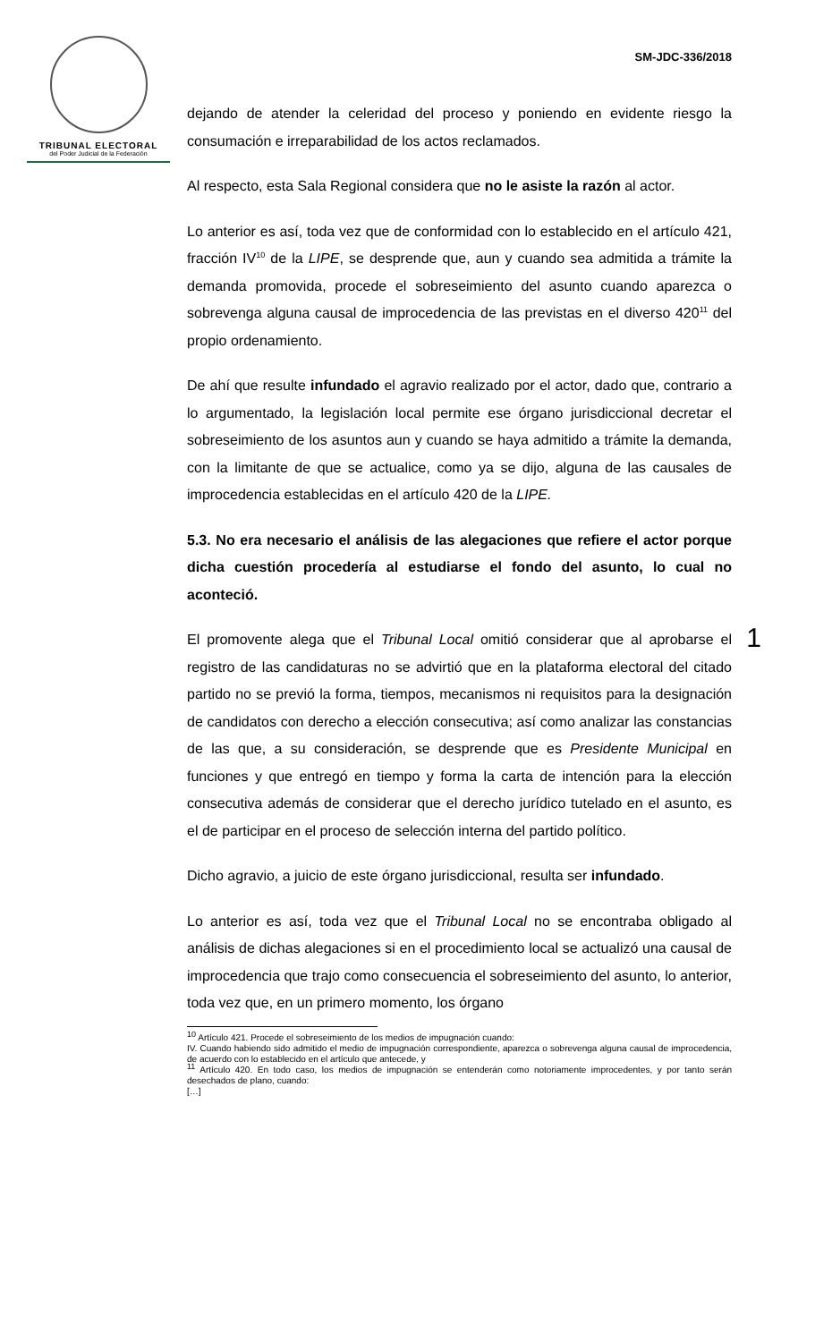TRIBUNAL ELECTORAL
del Poder Judicial de la Federación
SM-JDC-336/2018
1
dejando de atender la celeridad del proceso y poniendo en evidente riesgo la consumación e irreparabilidad de los actos reclamados.
Al respecto, esta Sala Regional considera que no le asiste la razón al actor.
Lo anterior es así, toda vez que de conformidad con lo establecido en el artículo 421, fracción IV<sup>10</sup> de la LIPE, se desprende que, aun y cuando sea admitida a trámite la demanda promovida, procede el sobreseimiento del asunto cuando aparezca o sobrevenga alguna causal de improcedencia de las previstas en el diverso 420<sup>11</sup> del propio ordenamiento.
De ahí que resulte infundado el agravio realizado por el actor, dado que, contrario a lo argumentado, la legislación local permite ese órgano jurisdiccional decretar el sobreseimiento de los asuntos aun y cuando se haya admitido a trámite la demanda, con la limitante de que se actualice, como ya se dijo, alguna de las causales de improcedencia establecidas en el artículo 420 de la LIPE.
5.3. No era necesario el análisis de las alegaciones que refiere el actor porque dicha cuestión procedería al estudiarse el fondo del asunto, lo cual no aconteció.
El promovente alega que el Tribunal Local omitió considerar que al aprobarse el registro de las candidaturas no se advirtió que en la plataforma electoral del citado partido no se previó la forma, tiempos, mecanismos ni requisitos para la designación de candidatos con derecho a elección consecutiva; así como analizar las constancias de las que, a su consideración, se desprende que es Presidente Municipal en funciones y que entregó en tiempo y forma la carta de intención para la elección consecutiva además de considerar que el derecho jurídico tutelado en el asunto, es el de participar en el proceso de selección interna del partido político.
Dicho agravio, a juicio de este órgano jurisdiccional, resulta ser infundado.
Lo anterior es así, toda vez que el Tribunal Local no se encontraba obligado al análisis de dichas alegaciones si en el procedimiento local se actualizó una causal de improcedencia que trajo como consecuencia el sobreseimiento del asunto, lo anterior, toda vez que, en un primero momento, los órgano
<sup>10</sup> Artículo 421. Procede el sobreseimiento de los medios de impugnación cuando:
IV. Cuando habiendo sido admitido el medio de impugnación correspondiente, aparezca o sobrevenga alguna causal de improcedencia, de acuerdo con lo establecido en el artículo que antecede, y
<sup>11</sup> Artículo 420. En todo caso, los medios de impugnación se entenderán como notoriamente improcedentes, y por tanto serán desechados de plano, cuando:
[…]